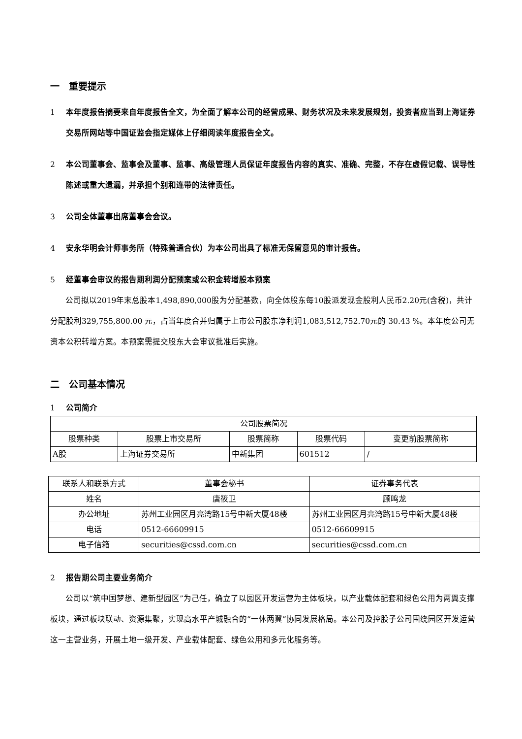一　重要提示
1 本年度报告摘要来自年度报告全文，为全面了解本公司的经营成果、财务状况及未来发展规划，投资者应当到上海证券交易所网站等中国证监会指定媒体上仔细阅读年度报告全文。
2 本公司董事会、监事会及董事、监事、高级管理人员保证年度报告内容的真实、准确、完整，不存在虚假记载、误导性陈述或重大遗漏，并承担个别和连带的法律责任。
3 公司全体董事出席董事会会议。
4 安永华明会计师事务所（特殊普通合伙）为本公司出具了标准无保留意见的审计报告。
5 经董事会审议的报告期利润分配预案或公积金转增股本预案
公司拟以2019年末总股本1,498,890,000股为分配基数，向全体股东每10股派发现金股利人民币2.20元(含税)，共计分配股利329,755,800.00 元，占当年度合并归属于上市公司股东净利润1,083,512,752.70元的 30.43 %。本年度公司无资本公积转增方案。本预案需提交股东大会审议批准后实施。
二　公司基本情况
1 公司简介
| 公司股票简况 | | | | |
| 股票种类 | 股票上市交易所 | 股票简称 | 股票代码 | 变更前股票简称 |
| A股 | 上海证券交易所 | 中新集团 | 601512 | / |
| 联系人和联系方式 | 董事会秘书 | 证券事务代表 |
| 姓名 | 唐筱卫 | 顾鸣龙 |
| 办公地址 | 苏州工业园区月亮湾路15号中新大厦48楼 | 苏州工业园区月亮湾路15号中新大厦48楼 |
| 电话 | 0512-66609915 | 0512-66609915 |
| 电子信箱 | securities@cssd.com.cn | securities@cssd.com.cn |
2 报告期公司主要业务简介
公司以“筑中国梦想、建新型园区”为己任，确立了以园区开发运营为主体板块，以产业载体配套和绿色公用为两翼支撑板块，通过板块联动、资源集聚，实现高水平产城融合的“一体两翼”协同发展格局。本公司及控股子公司围绕园区开发运营这一主营业务，开展土地一级开发、产业载体配套、绿色公用和多元化服务等。